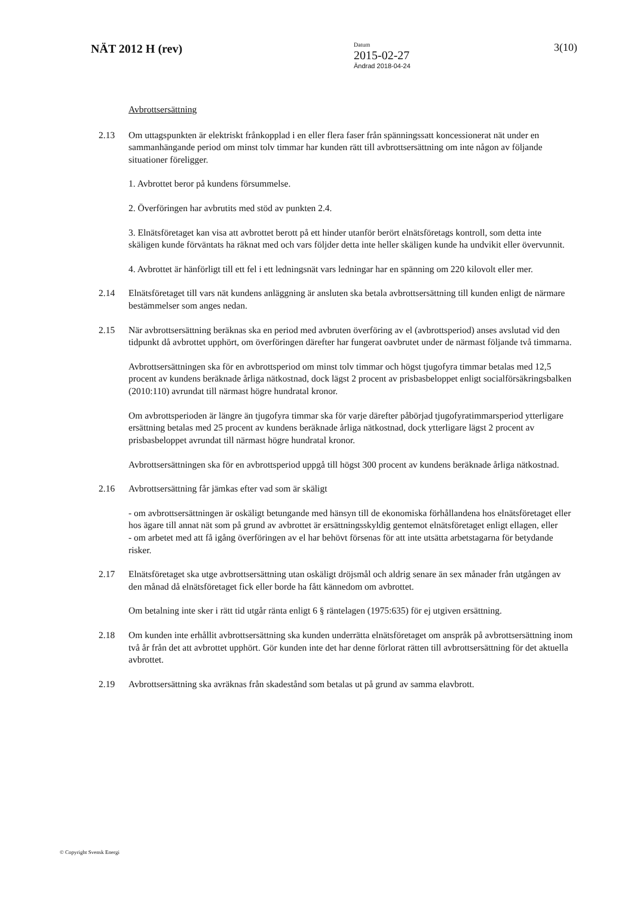NÄT 2012 H (rev)
Datum
2015-02-27
Ändrad 2018-04-24
3(10)
Avbrottsersättning
2.13 Om uttagspunkten är elektriskt frånkopplad i en eller flera faser från spänningssatt koncessionerat nät under en sammanhängande period om minst tolv timmar har kunden rätt till avbrottsersättning om inte någon av följande situationer föreligger.
1. Avbrottet beror på kundens försummelse.
2. Överföringen har avbrutits med stöd av punkten 2.4.
3. Elnätsföretaget kan visa att avbrottet berott på ett hinder utanför berört elnätsföretags kontroll, som detta inte skäligen kunde förväntats ha räknat med och vars följder detta inte heller skäligen kunde ha undvikit eller övervunnit.
4. Avbrottet är hänförligt till ett fel i ett ledningsnät vars ledningar har en spänning om 220 kilovolt eller mer.
2.14 Elnätsföretaget till vars nät kundens anläggning är ansluten ska betala avbrottsersättning till kunden enligt de närmare bestämmelser som anges nedan.
2.15 När avbrottsersättning beräknas ska en period med avbruten överföring av el (avbrottsperiod) anses avslutad vid den tidpunkt då avbrottet upphört, om överföringen därefter har fungerat oavbrutet under de närmast följande två timmarna.
Avbrottsersättningen ska för en avbrottsperiod om minst tolv timmar och högst tjugofyra timmar betalas med 12,5 procent av kundens beräknade årliga nätkostnad, dock lägst 2 procent av prisbasbeloppet enligt socialförsäkringsbalken (2010:110) avrundat till närmast högre hundratal kronor.
Om avbrottsperioden är längre än tjugofyra timmar ska för varje därefter påbörjad tjugofyratimmarsperiod ytterligare ersättning betalas med 25 procent av kundens beräknade årliga nätkostnad, dock ytterligare lägst 2 procent av prisbasbeloppet avrundat till närmast högre hundratal kronor.
Avbrottsersättningen ska för en avbrottsperiod uppgå till högst 300 procent av kundens beräknade årliga nätkostnad.
2.16 Avbrottsersättning får jämkas efter vad som är skäligt
- om avbrottsersättningen är oskäligt betungande med hänsyn till de ekonomiska förhållandena hos elnätsföretaget eller hos ägare till annat nät som på grund av avbrottet är ersättningsskyldig gentemot elnätsföretaget enligt ellagen, eller
- om arbetet med att få igång överföringen av el har behövt försenas för att inte utsätta arbetstagarna för betydande risker.
2.17 Elnätsföretaget ska utge avbrottsersättning utan oskäligt dröjsmål och aldrig senare än sex månader från utgången av den månad då elnätsföretaget fick eller borde ha fått kännedom om avbrottet.
Om betalning inte sker i rätt tid utgår ränta enligt 6 § räntelagen (1975:635) för ej utgiven ersättning.
2.18 Om kunden inte erhållit avbrottsersättning ska kunden underrätta elnätsföretaget om anspråk på avbrottsersättning inom två år från det att avbrottet upphört. Gör kunden inte det har denne förlorat rätten till avbrottsersättning för det aktuella avbrottet.
2.19 Avbrottsersättning ska avräknas från skadestånd som betalas ut på grund av samma elavbrott.
© Copyright Svensk Energi